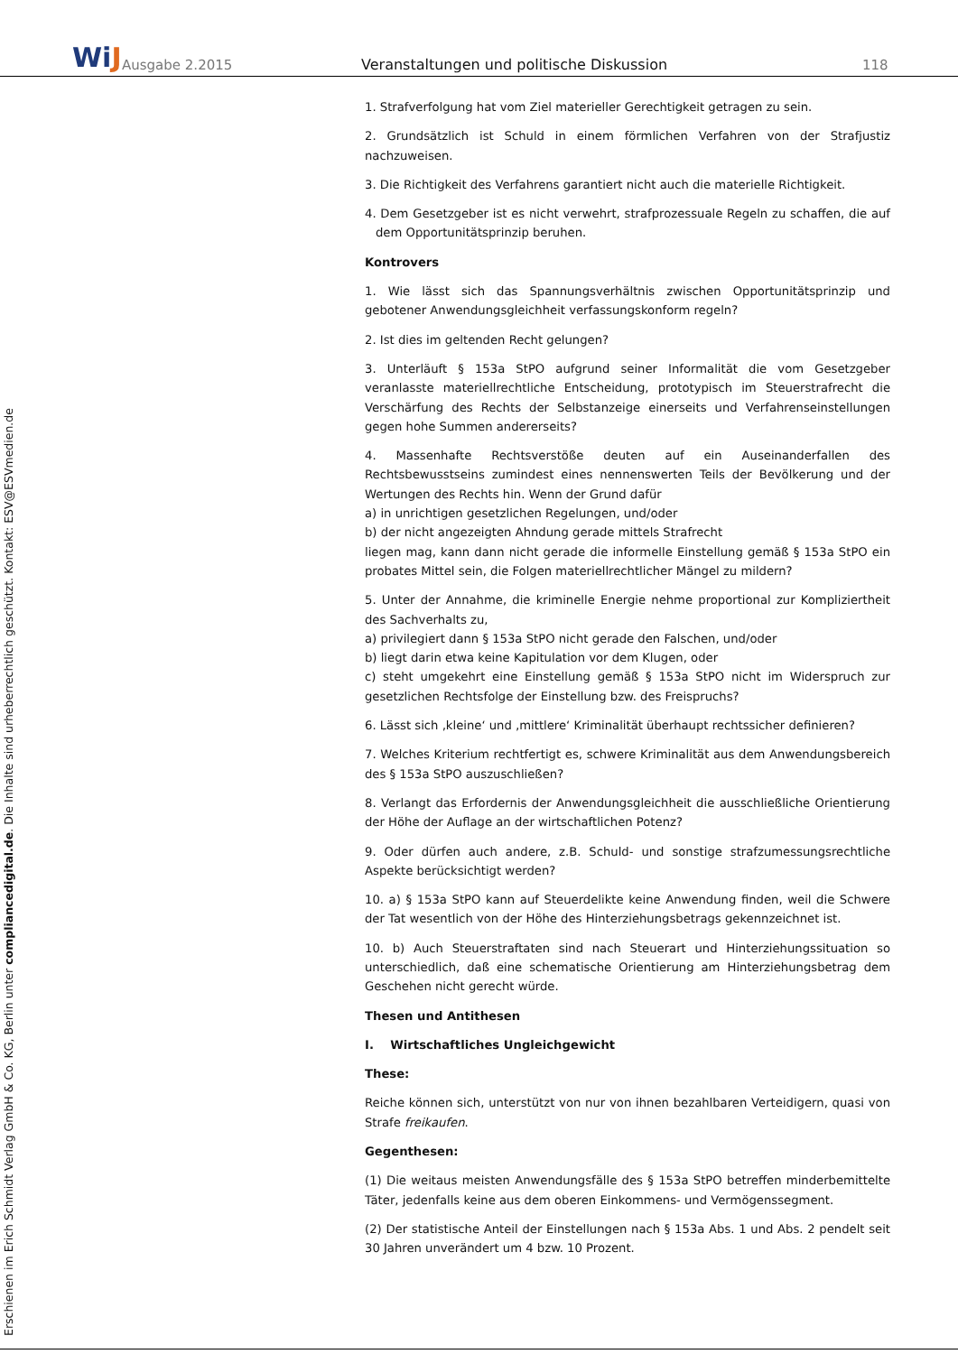WiJ
Ausgabe 2.2015
Veranstaltungen und politische Diskussion
118
Erschienen im Erich Schmidt Verlag GmbH & Co. KG, Berlin unter compliancedigital.de. Die Inhalte sind urheberrechtlich geschützt. Kontakt: ESV@ESVmedien.de
1. Strafverfolgung hat vom Ziel materieller Gerechtigkeit getragen zu sein.
2. Grundsätzlich ist Schuld in einem förmlichen Verfahren von der Strafjustiz nachzuweisen.
3. Die Richtigkeit des Verfahrens garantiert nicht auch die materielle Richtigkeit.
4. Dem Gesetzgeber ist es nicht verwehrt, strafprozessuale Regeln zu schaffen, die auf dem Opportunitätsprinzip beruhen.
Kontrovers
1. Wie lässt sich das Spannungsverhältnis zwischen Opportunitätsprinzip und gebotener Anwendungsgleichheit verfassungskonform regeln?
2. Ist dies im geltenden Recht gelungen?
3. Unterläuft § 153a StPO aufgrund seiner Informalität die vom Gesetzgeber veranlasste materiellrechtliche Entscheidung, prototypisch im Steuerstrafrecht die Verschärfung des Rechts der Selbstanzeige einerseits und Verfahrenseinstellungen gegen hohe Summen andererseits?
4. Massenhafte Rechtsverstöße deuten auf ein Auseinanderfallen des Rechtsbewusstseins zumindest eines nennenswerten Teils der Bevölkerung und der Wertungen des Rechts hin. Wenn der Grund dafür
a) in unrichtigen gesetzlichen Regelungen, und/oder
b) der nicht angezeigten Ahndung gerade mittels Strafrecht
liegen mag, kann dann nicht gerade die informelle Einstellung gemäß § 153a StPO ein probates Mittel sein, die Folgen materiellrechtlicher Mängel zu mildern?
5. Unter der Annahme, die kriminelle Energie nehme proportional zur Kompliziertheit des Sachverhalts zu,
a) privilegiert dann § 153a StPO nicht gerade den Falschen, und/oder
b) liegt darin etwa keine Kapitulation vor dem Klugen, oder
c) steht umgekehrt eine Einstellung gemäß § 153a StPO nicht im Widerspruch zur gesetzlichen Rechtsfolge der Einstellung bzw. des Freispruchs?
6. Lässt sich ‚kleine‘ und ‚mittlere‘ Kriminalität überhaupt rechtssicher definieren?
7. Welches Kriterium rechtfertigt es, schwere Kriminalität aus dem Anwendungsbereich des § 153a StPO auszuschließen?
8. Verlangt das Erfordernis der Anwendungsgleichheit die ausschließliche Orientierung der Höhe der Auflage an der wirtschaftlichen Potenz?
9. Oder dürfen auch andere, z.B. Schuld- und sonstige strafzumessungsrechtliche Aspekte berücksichtigt werden?
10. a) § 153a StPO kann auf Steuerdelikte keine Anwendung finden, weil die Schwere der Tat wesentlich von der Höhe des Hinterziehungsbetrags gekennzeichnet ist.
10. b) Auch Steuerstraftaten sind nach Steuerart und Hinterziehungssituation so unterschiedlich, daß eine schematische Orientierung am Hinterziehungsbetrag dem Geschehen nicht gerecht würde.
Thesen und Antithesen
I. Wirtschaftliches Ungleichgewicht
These:
Reiche können sich, unterstützt von nur von ihnen bezahlbaren Verteidigern, quasi von Strafe freikaufen.
Gegenthesen:
(1) Die weitaus meisten Anwendungsfälle des § 153a StPO betreffen minderbemittelte Täter, jedenfalls keine aus dem oberen Einkommens- und Vermögenssegment.
(2) Der statistische Anteil der Einstellungen nach § 153a Abs. 1 und Abs. 2 pendelt seit 30 Jahren unverändert um 4 bzw. 10 Prozent.